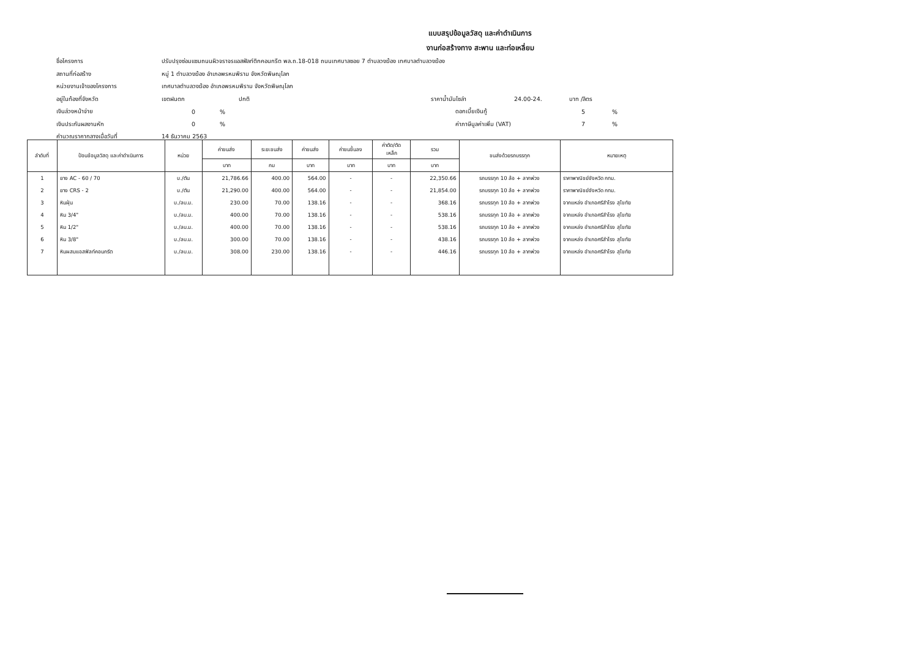แบบสรุปข้อมูลวัสดุ และค่าดำเนินการ
งานก่อสร้างทาง สะพาน และท่อเหลี่ยม
ชื่อโครงการ ปรับปรุงซ่อมแซมถนนผิวจราจรแอสฟัลท์ติกคอนกรีต พล.ถ.18-018 ถนนเทศบาลซอย 7 ตำบลวงฆ้อง เทศบาลตำบลวงฆ้อง
สถานที่ก่อสร้าง หมู่ 1 ตำบลวงฆ้อง อำเภอพรหมพิราม จังหวัดพิษณุโลก
หน่วยงานเจ้าของโครงการ เทศบาลตำบลวงฆ้อง อำเภอพรหมพิราม จังหวัดพิษณุโลก
อยู่ในท้องที่จังหวัด เขตฝนตก ปกติ ราคาน้ำมันโซล่า 24.00-24. บาท /ลิตร
เงินล่วงหน้าจ่าย 0% ดอกเบี้ยเงินกู้ 5%
เงินประกันผลงานหัก 0% ค่าภาษีมูลค่าเพิ่ม (VAT) 7%
คำนวณราคากลางเมื่อวันที่ 14 ธันวาคม 2563
| ลำดับที่ | ป้อนข้อมูลวัสดุ และค่าดำเนินการ | หน่วย | ค่าขนส่ง | ระยะขนส่ง | ค่าขนส่ง | ค่าขนขึ้นลง | ค่าตัด/ตัด เหล็ก | รวม | ขนส่งด้วยรถบรรทุก | หมายเหตุ |
| --- | --- | --- | --- | --- | --- | --- | --- | --- | --- | --- |
| | | | บาท | กม | บาท | บาท | บาท | บาท | | |
| 1 | ยาง AC - 60 / 70 | บ./ตัน | 21,786.66 | 400.00 | 564.00 | - | - | 22,350.66 | รถบรรทุก 10 ล้อ + ลากพ่วง | ราคาพาณิชย์จังหวัด กทม. |
| 2 | ยาง CRS - 2 | บ./ตัน | 21,290.00 | 400.00 | 564.00 | - | - | 21,854.00 | รถบรรทุก 10 ล้อ + ลากพ่วง | ราคาพาณิชย์จังหวัด กทม. |
| 3 | หินฝุ่น | บ./ลบ.ม. | 230.00 | 70.00 | 138.16 | - | - | 368.16 | รถบรรทุก 10 ล้อ + ลากพ่วง | จากแหล่ง อำเภอศรีสำโรง สุโขทัย |
| 4 | หิน 3/4" | บ./ลบ.ม. | 400.00 | 70.00 | 138.16 | - | - | 538.16 | รถบรรทุก 10 ล้อ + ลากพ่วง | จากแหล่ง อำเภอศรีสำโรง สุโขทัย |
| 5 | หิน 1/2" | บ./ลบ.ม. | 400.00 | 70.00 | 138.16 | - | - | 538.16 | รถบรรทุก 10 ล้อ + ลากพ่วง | จากแหล่ง อำเภอศรีสำโรง สุโขทัย |
| 6 | หิน 3/8" | บ./ลบ.ม. | 300.00 | 70.00 | 138.16 | - | - | 438.16 | รถบรรทุก 10 ล้อ + ลากพ่วง | จากแหล่ง อำเภอศรีสำโรง สุโขทัย |
| 7 | หินผสมแอสฟัลท์คอนกรีต | บ./ลบ.ม. | 308.00 | 230.00 | 138.16 | - | - | 446.16 | รถบรรทุก 10 ล้อ + ลากพ่วง | จากแหล่ง อำเภอศรีสำโรง สุโขทัย |